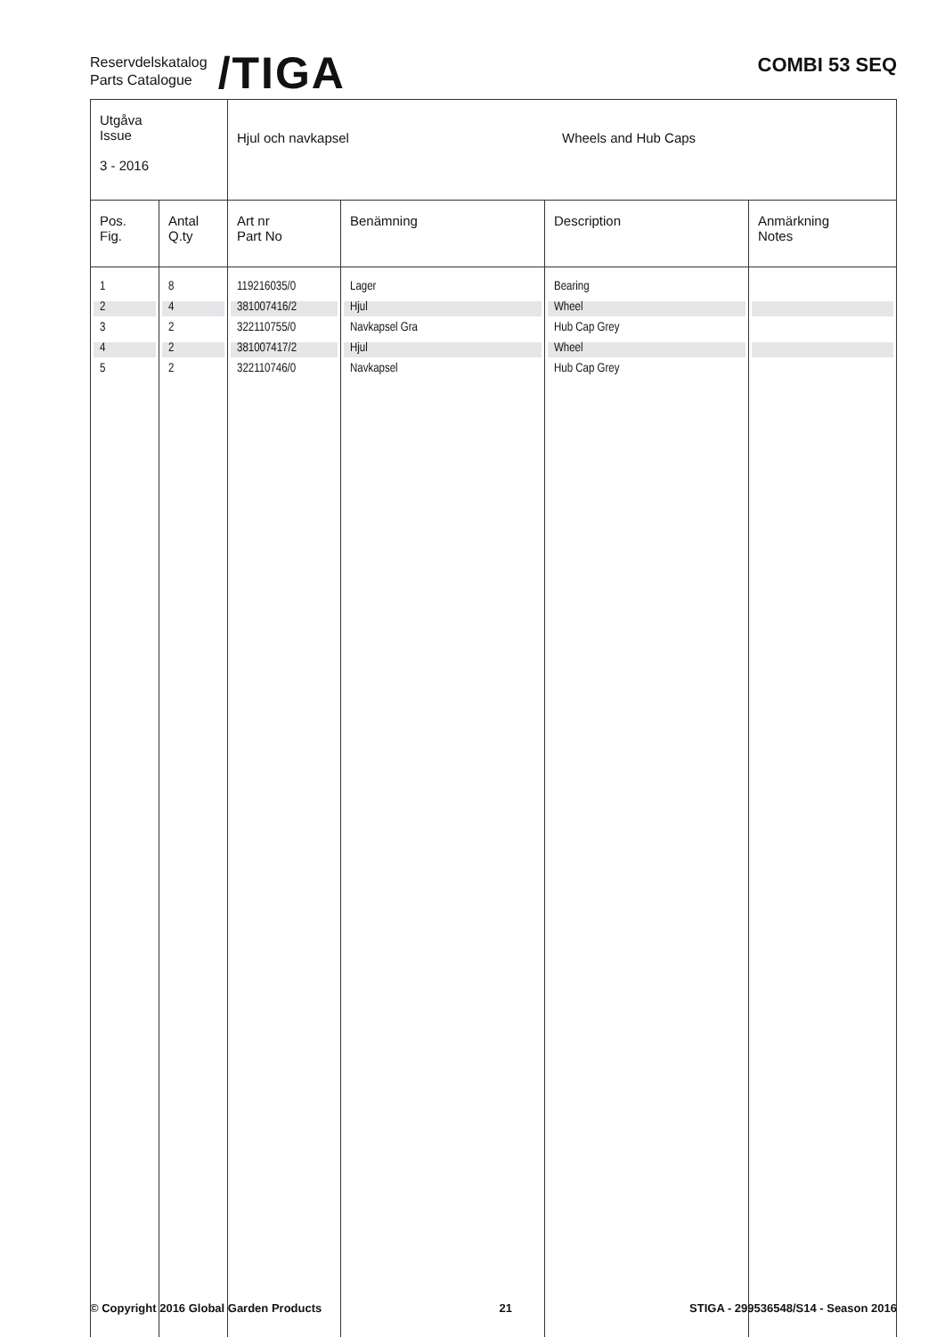Reservdelskatalog
Parts Catalogue
/TIGA
COMBI 53 SEQ
| Utgåva Issue 3 - 2016 | | Hjul och navkapsel Wheels and Hub Caps | | | |
| Pos. Fig. | Antal Q.ty | Art nr Part No | Benämning | Description | Anmärkning Notes |
| 1 | 8 | 119216035/0 | Lager | Bearing | |
| 2 | 4 | 381007416/2 | Hjul | Wheel | |
| 3 | 2 | 322110755/0 | Navkapsel Gra | Hub Cap Grey | |
| 4 | 2 | 381007417/2 | Hjul | Wheel | |
| 5 | 2 | 322110746/0 | Navkapsel | Hub Cap Grey | |
© Copyright 2016 Global Garden Products 21 STIGA - 299536548/S14 - Season 2016